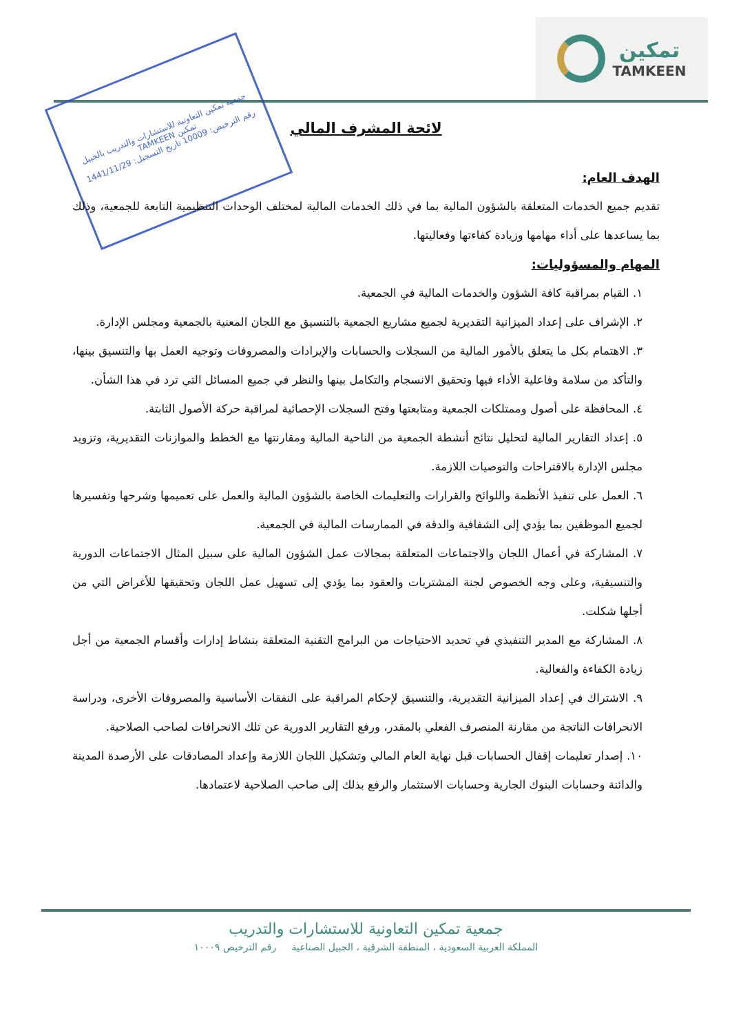تمكين
TAMKEEN
جمعية تمكين التعاونية للاستشارات والتدريب بالجبيل
تمكين TAMKEEN
رقم الترخيص: 10009 تاريخ التسجيل: 1441/11/29
لائحة المشرف المالي
الهدف العام:
تقديم جميع الخدمات المتعلقة بالشؤون المالية بما في ذلك الخدمات المالية لمختلف الوحدات التنظيمية التابعة للجمعية، وذلك بما يساعدها على أداء مهامها وزيادة كفاءتها وفعاليتها.
المهام والمسؤوليات:
١. القيام بمراقبة كافة الشؤون والخدمات المالية في الجمعية.
٢. الإشراف على إعداد الميزانية التقديرية لجميع مشاريع الجمعية بالتنسيق مع اللجان المعنية بالجمعية ومجلس الإدارة.
٣. الاهتمام بكل ما يتعلق بالأمور المالية من السجلات والحسابات والإيرادات والمصروفات وتوجيه العمل بها والتنسيق بينها، والتأكد من سلامة وفاعلية الأداء فيها وتحقيق الانسجام والتكامل بينها والنظر في جميع المسائل التي ترد في هذا الشأن.
٤. المحافظة على أصول وممتلكات الجمعية ومتابعتها وفتح السجلات الإحصائية لمراقبة حركة الأصول الثابتة.
٥. إعداد التقارير المالية لتحليل نتائج أنشطة الجمعية من الناحية المالية ومقارنتها مع الخطط والموازنات التقديرية، وتزويد مجلس الإدارة بالاقتراحات والتوصيات اللازمة.
٦. العمل على تنفيذ الأنظمة واللوائح والقرارات والتعليمات الخاصة بالشؤون المالية والعمل على تعميمها وشرحها وتفسيرها لجميع الموظفين بما يؤدي إلى الشفافية والدقة في الممارسات المالية في الجمعية.
٧. المشاركة في أعمال اللجان والاجتماعات المتعلقة بمجالات عمل الشؤون المالية على سبيل المثال الاجتماعات الدورية والتنسيقية، وعلى وجه الخصوص لجنة المشتريات والعقود بما يؤدي إلى تسهيل عمل اللجان وتحقيقها للأغراض التي من أجلها شكلت.
٨. المشاركة مع المدير التنفيذي في تحديد الاحتياجات من البرامج التقنية المتعلقة بنشاط إدارات وأقسام الجمعية من أجل زيادة الكفاءة والفعالية.
٩. الاشتراك في إعداد الميزانية التقديرية، والتنسيق لإحكام المراقبة على النفقات الأساسية والمصروفات الأخرى، ودراسة الانحرافات الناتجة من مقارنة المنصرف الفعلي بالمقدر، ورفع التقارير الدورية عن تلك الانحرافات لصاحب الصلاحية.
١٠. إصدار تعليمات إقفال الحسابات قبل نهاية العام المالي وتشكيل اللجان اللازمة وإعداد المصادقات على الأرصدة المدينة والدائنة وحسابات البنوك الجارية وحسابات الاستثمار والرفع بذلك إلى صاحب الصلاحية لاعتمادها.
جمعية تمكين التعاونية للاستشارات والتدريب
المملكة العربية السعودية ، المنطقة الشرقية ، الجبيل الصناعية رقم الترخيص ١٠٠٠٩